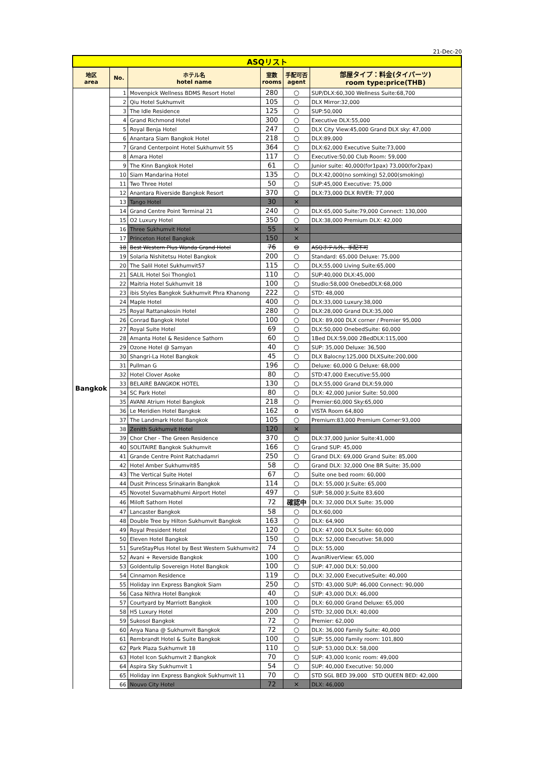21-Dec-20
| ASQリスト | | | | | |
| 地区 area | No. | ホテル名 hotel name | 室数 rooms | 手配可否 agent | 部屋タイプ：料金(タイパーツ) room type:price(THB) |
| Bangkok | 1 | Movenpick Wellness BDMS Resort Hotel | 280 | ○ | SUP/DLX:60,300 Wellness Suite:68,700 |
| | 2 | Qiu Hotel Sukhumvit | 105 | ○ | DLX Mirror:32,000 |
| | 3 | The Idle Residence | 125 | ○ | SUP:50,000 |
| | 4 | Grand Richmond Hotel | 300 | ○ | Executive DLX:55,000 |
| | 5 | Royal Benja Hotel | 247 | ○ | DLX City View:45,000 Grand DLX sky: 47,000 |
| | 6 | Anantara Siam Bangkok Hotel | 218 | ○ | DLX:89,000 |
| | 7 | Grand Centerpoint Hotel Sukhumvit 55 | 364 | ○ | DLX:62,000 Executive Suite:73,000 |
| | 8 | Amara Hotel | 117 | ○ | Executive:50,00 Club Room: 59,000 |
| | 9 | The Kinn Bangkok Hotel | 61 | ○ | Junior suite: 40,000(for1pax) 73,000(for2pax) |
| | 10 | Siam Mandarina Hotel | 135 | ○ | DLX:42,000(no somking) 52,000(smoking) |
| | 11 | Two Three Hotel | 50 | ○ | SUP:45,000 Executive: 75,000 |
| | 12 | Anantara Riverside Bangkok Resort | 370 | ○ | DLX:73,000 DLX RIVER: 77,000 |
| | 13 | Tango Hotel | 30 | × | |
| | 14 | Grand Centre Point Terminal 21 | 240 | ○ | DLX:65,000 Suite:79,000 Connect: 130,000 |
| | 15 | O2 Luxury Hotel | 350 | ○ | DLX:38,000 Premium DLX: 42,000 |
| | 16 | Three Sukhumvit Hotel | 55 | × | |
| | 17 | Princeton Hotel Bangkok | 150 | × | |
| | 18 | Best Western Plus Wanda Grand Hotel | 76 | ⊖ | ASQホテル外、手配不可 |
| | 19 | Solaria Nishitetsu Hotel Bangkok | 200 | ○ | Standard: 65,000 Deluxe: 75,000 |
| | 20 | The Salil Hotel Sukhumvit57 | 115 | ○ | DLX;55,000 Living Suite:65,000 |
| | 21 | SALIL Hotel Soi Thonglo1 | 110 | ○ | SUP:40,000 DLX:45,000 |
| | 22 | Maitria Hotel Sukhumvit 18 | 100 | ○ | Studio:58,000 OnebedDLX:68,000 |
| | 23 | ibis Styles Bangkok Sukhumvit Phra Khanong | 222 | ○ | STD: 48,000 |
| | 24 | Maple Hotel | 400 | ○ | DLX:33,000 Luxury:38,000 |
| | 25 | Royal Rattanakosin Hotel | 280 | ○ | DLX:28,000 Grand DLX:35,000 |
| | 26 | Conrad Bangkok Hotel | 100 | ○ | DLX: 89,000 DLX corner / Premier 95,000 |
| | 27 | Royal Suite Hotel | 69 | ○ | DLX:50,000 OnebedSuite: 60,000 |
| | 28 | Amanta Hotel & Residence Sathorn | 60 | ○ | 1Bed DLX:59,000 2BedDLX:115,000 |
| | 29 | Ozone Hotel @ Samyan | 40 | ○ | SUP: 35,000 Deluxe: 36,500 |
| | 30 | Shangri-La Hotel Bangkok | 45 | ○ | DLX Balocny:125,000 DLXSuite:200,000 |
| | 31 | Pullman G | 196 | ○ | Deluxe: 60,000 G Deluxe: 68,000 |
| | 32 | Hotel Clover Asoke | 80 | ○ | STD:47,000 Executive:55,000 |
| | 33 | BELAIRE BANGKOK HOTEL | 130 | ○ | DLX:55,000 Grand DLX:59,000 |
| | 34 | SC Park Hotel | 80 | ○ | DLX: 42,000 Junior Suite: 50,000 |
| | 35 | AVANI Atrium Hotel Bangkok | 218 | ○ | Premier:60,000 Sky:65,000 |
| | 36 | Le Meridien Hotel Bangkok | 162 | o | VISTA Room 64,800 |
| | 37 | The Landmark Hotel Bangkok | 105 | ○ | Premium:83,000 Premium Corner:93,000 |
| | 38 | Zenith Sukhumvit Hotel | 120 | × | |
| | 39 | Chor Cher - The Green Residence | 370 | ○ | DLX:37,000 Junior Suite:41,000 |
| | 40 | SOLITAIRE Bangkok Sukhumvit | 166 | ○ | Grand SUP: 45,000 |
| | 41 | Grande Centre Point Ratchadamri | 250 | ○ | Grand DLX: 69,000 Grand Suite: 85,000 |
| | 42 | Hotel Amber Sukhumvit85 | 58 | ○ | Grand DLX: 32,000 One BR Suite: 35,000 |
| | 43 | The Vertical Suite Hotel | 67 | ○ | Suite one bed room: 60,000 |
| | 44 | Dusit Princess Srinakarin Bangkok | 114 | ○ | DLX: 55,000 Jr.Suite: 65,000 |
| | 45 | Novotel Suvarnabhumi Airport Hotel | 497 | ○ | SUP: 58,000 Jr.Suite 83,600 |
| | 46 | Miloft Sathorn Hotel | 72 | 確認中 | DLX: 32,000 DLX Suite: 35,000 |
| | 47 | Lancaster Bangkok | 58 | ○ | DLX:60,000 |
| | 48 | Double Tree by Hilton Sukhumvit Bangkok | 163 | ○ | DLX: 64,900 |
| | 49 | Royal President Hotel | 120 | ○ | DLX: 47,000 DLX Suite: 60,000 |
| | 50 | Eleven Hotel Bangkok | 150 | ○ | DLX: 52,000 Executive: 58,000 |
| | 51 | SureStayPlus Hotel by Best Western Sukhumvit2 | 74 | ○ | DLX: 55,000 |
| | 52 | Avani + Reverside Bangkok | 100 | ○ | AvaniRiverView: 65,000 |
| | 53 | Goldentulip Sovereign Hotel Bangkok | 100 | ○ | SUP: 47,000 DLX: 50,000 |
| | 54 | Cinnamon Residence | 119 | ○ | DLX: 32,000 ExecutiveSuite: 40,000 |
| | 55 | Holiday inn Express Bangkok Siam | 250 | ○ | STD: 43,000 SUP: 46,000 Connect: 90,000 |
| | 56 | Casa Nithra Hotel Bangkok | 40 | ○ | SUP: 43,000 DLX: 46,000 |
| | 57 | Courtyard by Marriott Bangkok | 100 | ○ | DLX: 60,000 Grand Deluxe: 65,000 |
| | 58 | H5 Luxury Hotel | 200 | ○ | STD: 32,000 DLX: 40,000 |
| | 59 | Sukosol Bangkok | 72 | ○ | Premier: 62,000 |
| | 60 | Anya Nana @ Sukhumvit Bangkok | 72 | ○ | DLX: 36,000 Family Suite: 40,000 |
| | 61 | Rembrandt Hotel & Suite Bangkok | 100 | ○ | SUP: 55,000 Family room: 101,800 |
| | 62 | Park Plaza Sukhumvit 18 | 110 | ○ | SUP: 53,000 DLX: 58,000 |
| | 63 | Hotel Icon Sukhumvit 2 Bangkok | 70 | ○ | SUP: 43,000 Iconic room: 49,000 |
| | 64 | Aspira Sky Sukhumvit 1 | 54 | ○ | SUP: 40,000 Executive: 50,000 |
| | 65 | Holiday inn Express Bangkok Sukhumvit 11 | 70 | ○ | STD SGL BED 39,000 STD QUEEN BED: 42,000 |
| | 66 | Nouvo City Hotel | 72 | × | DLX: 46,000 |